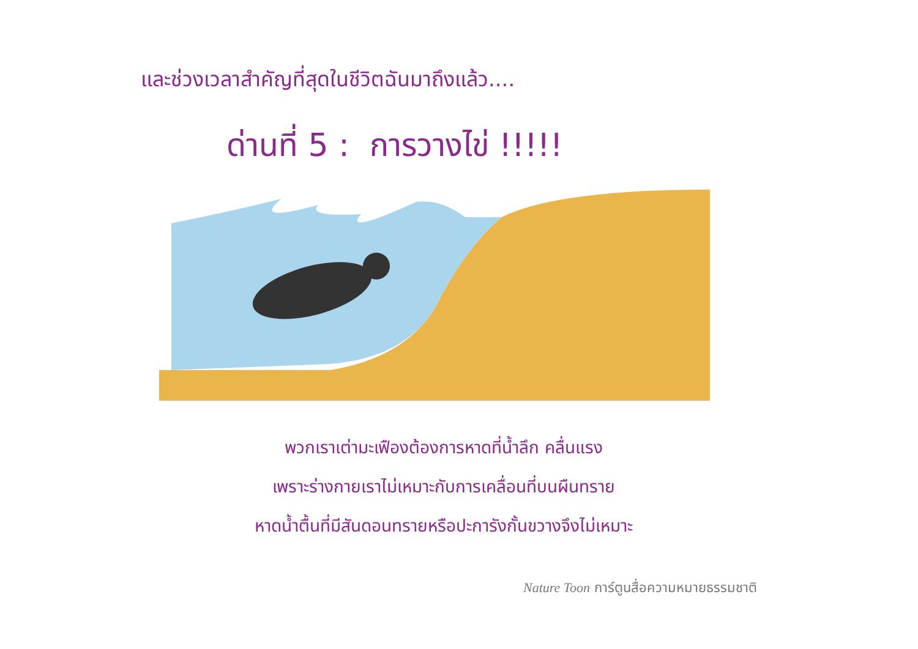และช่วงเวลาสำคัญที่สุดในชีวิตฉันมาถึงแล้ว....
ด่านที่ 5 : การวางไข่ !!!!!
พวกเราเต่ามะเฟืองต้องการหาดที่น้ำลึก คลื่นแรง
เพราะร่างกายเราไม่เหมาะกับการเคลื่อนที่บนผืนทราย
หาดน้ำตื้นที่มีสันดอนทรายหรือปะการังกั้นขวางจึงไม่เหมาะ
Nature Toon การ์ตูนสื่อความหมายธรรมชาติ